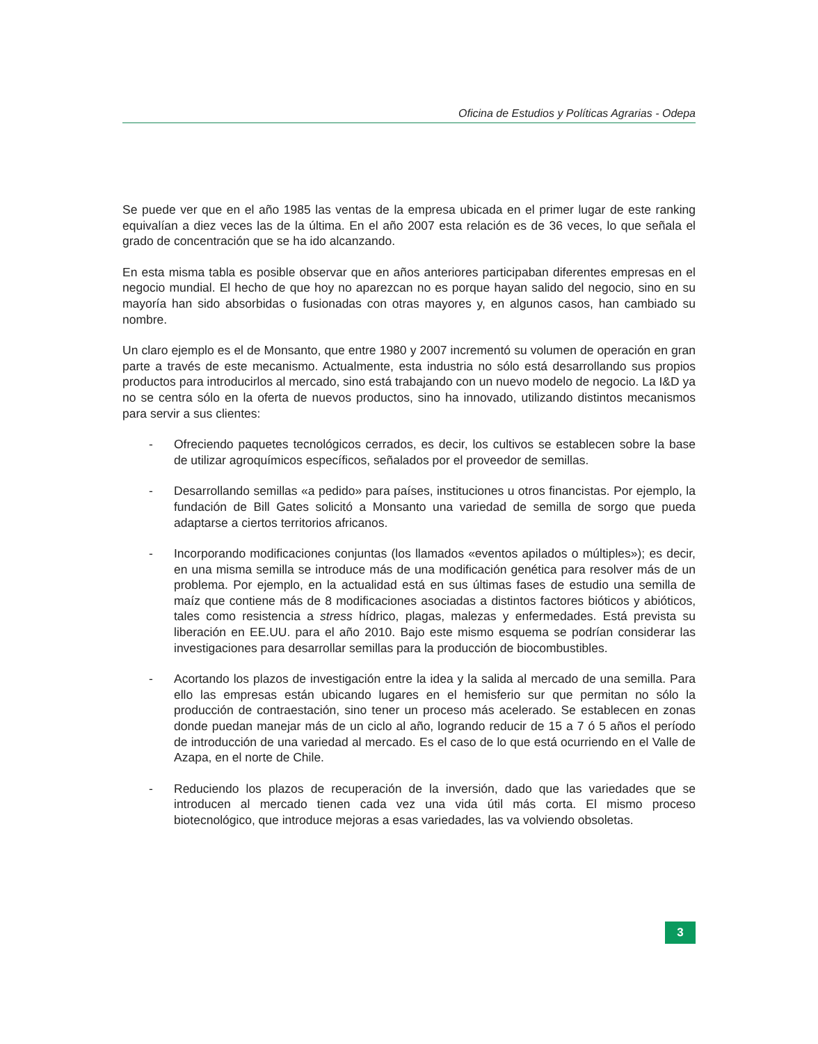Oficina de Estudios y Políticas Agrarias - Odepa
Se puede ver que en el año 1985 las ventas de la empresa ubicada en el primer lugar de este ranking equivalían a diez veces las de la última. En el año 2007 esta relación es de 36 veces, lo que señala el grado de concentración que se ha ido alcanzando.
En esta misma tabla es posible observar que en años anteriores participaban diferentes empresas en el negocio mundial. El hecho de que hoy no aparezcan no es porque hayan salido del negocio, sino en su mayoría han sido absorbidas o fusionadas con otras mayores y, en algunos casos, han cambiado su nombre.
Un claro ejemplo es el de Monsanto, que entre 1980 y 2007 incrementó su volumen de operación en gran parte a través de este mecanismo. Actualmente, esta industria no sólo está desarrollando sus propios productos para introducirlos al mercado, sino está trabajando con un nuevo modelo de negocio. La I&D ya no se centra sólo en la oferta de nuevos productos, sino ha innovado, utilizando distintos mecanismos para servir a sus clientes:
- Ofreciendo paquetes tecnológicos cerrados, es decir, los cultivos se establecen sobre la base de utilizar agroquímicos específicos, señalados por el proveedor de semillas.
- Desarrollando semillas «a pedido» para países, instituciones u otros financistas. Por ejemplo, la fundación de Bill Gates solicitó a Monsanto una variedad de semilla de sorgo que pueda adaptarse a ciertos territorios africanos.
- Incorporando modificaciones conjuntas (los llamados «eventos apilados o múltiples»); es decir, en una misma semilla se introduce más de una modificación genética para resolver más de un problema. Por ejemplo, en la actualidad está en sus últimas fases de estudio una semilla de maíz que contiene más de 8 modificaciones asociadas a distintos factores bióticos y abióticos, tales como resistencia a stress hídrico, plagas, malezas y enfermedades. Está prevista su liberación en EE.UU. para el año 2010. Bajo este mismo esquema se podrían considerar las investigaciones para desarrollar semillas para la producción de biocombustibles.
- Acortando los plazos de investigación entre la idea y la salida al mercado de una semilla. Para ello las empresas están ubicando lugares en el hemisferio sur que permitan no sólo la producción de contraestación, sino tener un proceso más acelerado. Se establecen en zonas donde puedan manejar más de un ciclo al año, logrando reducir de 15 a 7 ó 5 años el período de introducción de una variedad al mercado. Es el caso de lo que está ocurriendo en el Valle de Azapa, en el norte de Chile.
- Reduciendo los plazos de recuperación de la inversión, dado que las variedades que se introducen al mercado tienen cada vez una vida útil más corta. El mismo proceso biotecnológico, que introduce mejoras a esas variedades, las va volviendo obsoletas.
3